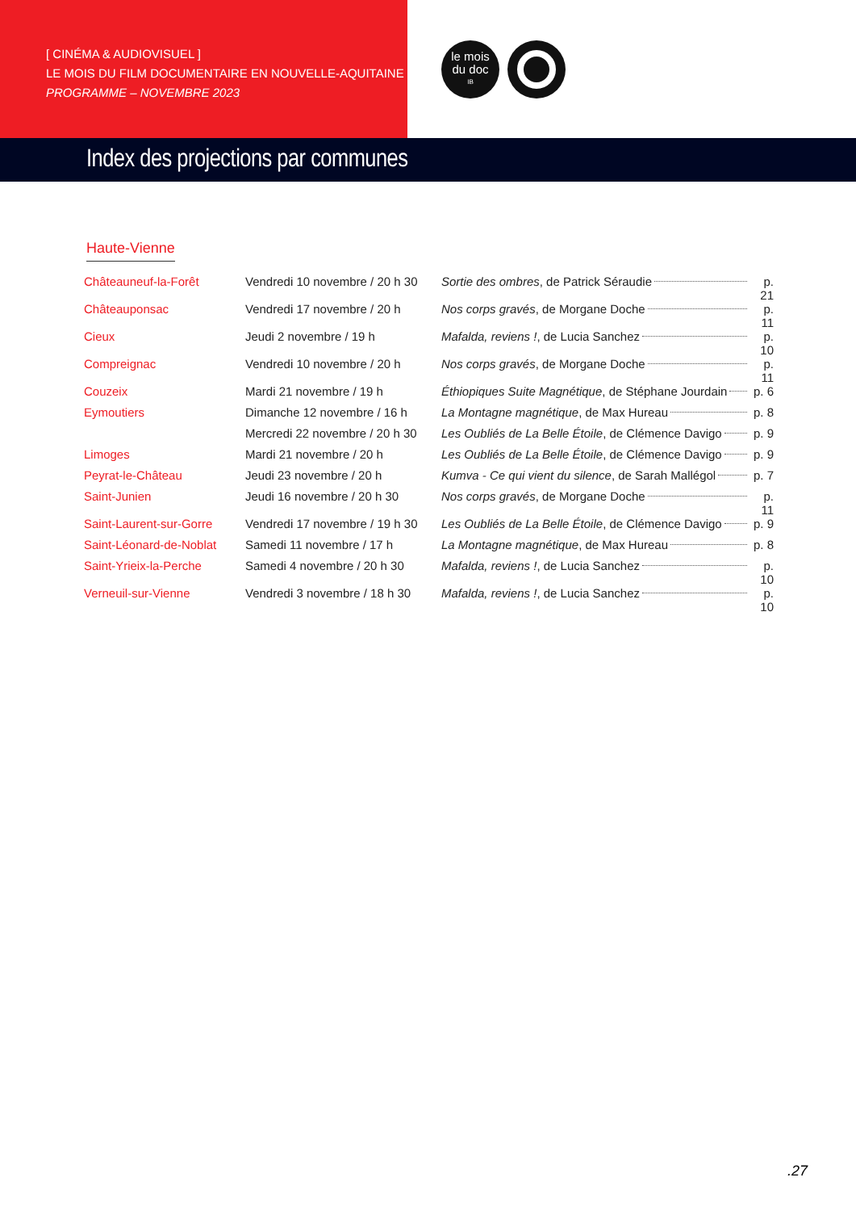[ CINÉMA & AUDIOVISUEL ]
LE MOIS DU FILM DOCUMENTAIRE EN NOUVELLE-AQUITAINE
PROGRAMME – NOVEMBRE 2023
le mois
du doc
IB
Index des projections par communes
Haute-Vienne
| Châteauneuf-la-Forêt | Vendredi 10 novembre / 20 h 30 | Sortie des ombres , de Patrick Séraudie | p. 21 |
| Châteauponsac | Vendredi 17 novembre / 20 h | Nos corps gravés , de Morgane Doche | p. 11 |
| Cieux | Jeudi 2 novembre / 19 h | Mafalda, reviens ! , de Lucia Sanchez | p. 10 |
| Compreignac | Vendredi 10 novembre / 20 h | Nos corps gravés , de Morgane Doche | p. 11 |
| Couzeix | Mardi 21 novembre / 19 h | Éthiopiques Suite Magnétique , de Stéphane Jourdain | p. 6 |
| Eymoutiers | Dimanche 12 novembre / 16 h | La Montagne magnétique , de Max Hureau | p. 8 |
| | Mercredi 22 novembre / 20 h 30 | Les Oubliés de La Belle Étoile , de Clémence Davigo | p. 9 |
| Limoges | Mardi 21 novembre / 20 h | Les Oubliés de La Belle Étoile , de Clémence Davigo | p. 9 |
| Peyrat-le-Château | Jeudi 23 novembre / 20 h | Kumva - Ce qui vient du silence , de Sarah Mallégol | p. 7 |
| Saint-Junien | Jeudi 16 novembre / 20 h 30 | Nos corps gravés , de Morgane Doche | p. 11 |
| Saint-Laurent-sur-Gorre | Vendredi 17 novembre / 19 h 30 | Les Oubliés de La Belle Étoile , de Clémence Davigo | p. 9 |
| Saint-Léonard-de-Noblat | Samedi 11 novembre / 17 h | La Montagne magnétique , de Max Hureau | p. 8 |
| Saint-Yrieix-la-Perche | Samedi 4 novembre / 20 h 30 | Mafalda, reviens ! , de Lucia Sanchez | p. 10 |
| Verneuil-sur-Vienne | Vendredi 3 novembre / 18 h 30 | Mafalda, reviens ! , de Lucia Sanchez | p. 10 |
.27